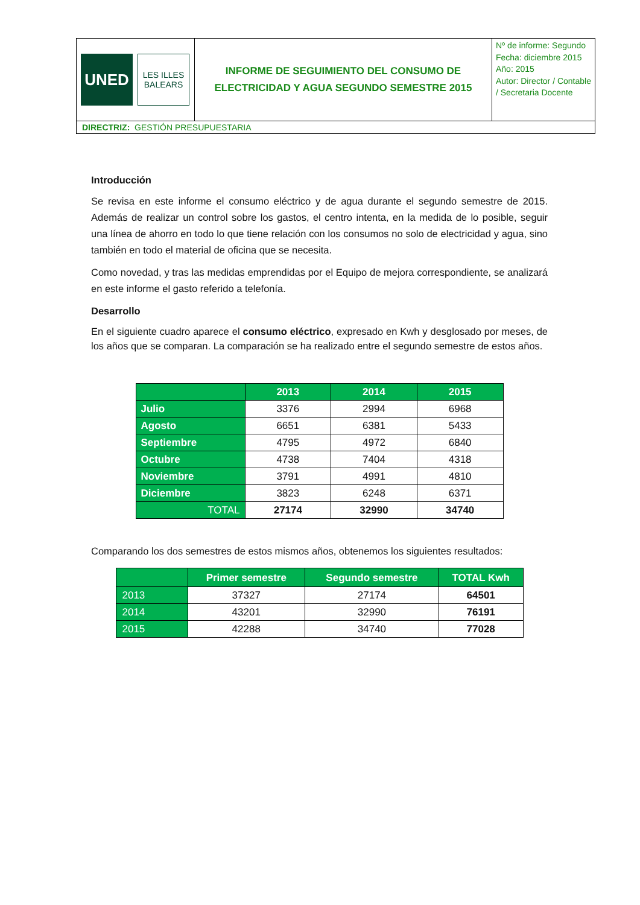| UNED LES ILLES BALEARS | INFORME DE SEGUIMIENTO DEL CONSUMO DE ELECTRICIDAD Y AGUA SEGUNDO SEMESTRE 2015 | Nº de informe: Segundo Fecha: diciembre 2015 Año: 2015 Autor: Director / Contable / Secretaria Docente |
| DIRECTRIZ: GESTIÓN PRESUPUESTARIA | | |
Introducción
Se revisa en este informe el consumo eléctrico y de agua durante el segundo semestre de 2015. Además de realizar un control sobre los gastos, el centro intenta, en la medida de lo posible, seguir una línea de ahorro en todo lo que tiene relación con los consumos no solo de electricidad y agua, sino también en todo el material de oficina que se necesita.
Como novedad, y tras las medidas emprendidas por el Equipo de mejora correspondiente, se analizará en este informe el gasto referido a telefonía.
Desarrollo
En el siguiente cuadro aparece el consumo eléctrico, expresado en Kwh y desglosado por meses, de los años que se comparan. La comparación se ha realizado entre el segundo semestre de estos años.
| | 2013 | 2014 | 2015 |
| --- | --- | --- | --- |
| Julio | 3376 | 2994 | 6968 |
| Agosto | 6651 | 6381 | 5433 |
| Septiembre | 4795 | 4972 | 6840 |
| Octubre | 4738 | 7404 | 4318 |
| Noviembre | 3791 | 4991 | 4810 |
| Diciembre | 3823 | 6248 | 6371 |
| TOTAL | 27174 | 32990 | 34740 |
Comparando los dos semestres de estos mismos años, obtenemos los siguientes resultados:
| | Primer semestre | Segundo semestre | TOTAL Kwh |
| --- | --- | --- | --- |
| 2013 | 37327 | 27174 | 64501 |
| 2014 | 43201 | 32990 | 76191 |
| 2015 | 42288 | 34740 | 77028 |